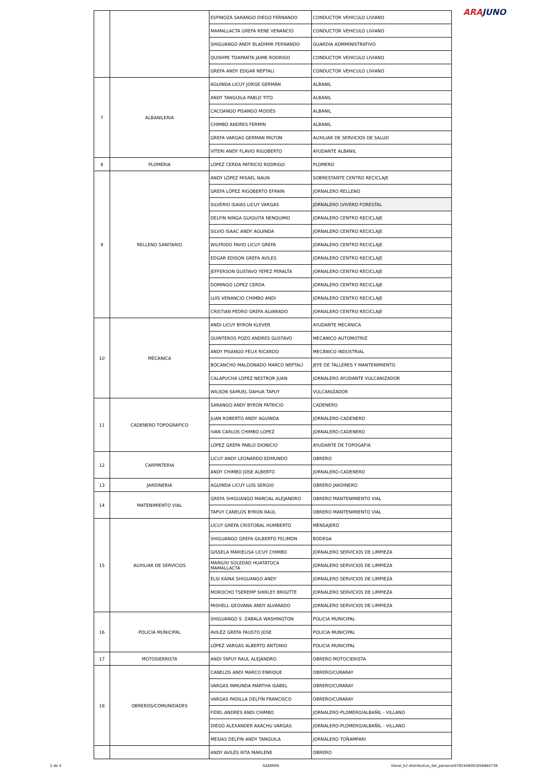ARAJUNO
| | | ESPINOZA SARANGO DIEGO FERNANDO | CONDUCTOR VEHICULO LIVIANO |
| | | MAMALLACTA GREFA RENE VENANCIO | CONDUCTOR VEHICULO LIVIANO |
| | | SHIGUANGO ANDY BLADIMIR FERNANDO | GUARDIA ADMMINISTRATIVO |
| | | QUISHPE TOAPANTA JAIME RODRIGO | CONDUCTOR VEHICULO LIVIANO |
| | | GREFA ANDY EDGAR NEPTALI | CONDUCTOR VEHICULO LIVIANO |
| 7 | ALBANILERIA | AGUINDA LICUY JORGE GERMÁN | ALBANIL |
| | | ANDY TANGUILA PABLO TITO | ALBANIL |
| | | CACOANGO PISANGO MOISÉS | ALBANIL |
| | | CHIMBO ANDRES FERMIN | ALBANIL |
| | | GREFA VARGAS GERMAN MILTON | AUXILIAR DE SERVICIOS DE SALUD |
| | | VITERI ANDY FLAVIO RIGOBERTO | AYUDANTE ALBANIL |
| 8 | PLOMERIA | LÓPEZ CERDA PATRICIO RODRIGO | PLOMERO |
| 9 | RELLENO SANITARIO | ANDY LÓPEZ MISAEL NAUN | SOBRESTANTE CENTRO RECICLAJE |
| | | GREFA LÓPEZ RIGOBERTO EFRAIN | JORNALERO RELLENO |
| | | SILVERIO ISAIAS LICUY VARGAS | JORNALERO (VIVERO FORESTAL |
| | | DELFIN NINGA GUIQUITA NENQUIMO | JORNALERO CENTRO RECICLAJE |
| | | SILVIO ISAAC ANDY AGUINDA | JORNALERO CENTRO RECICLAJE |
| | | WILFRIDO FAVIO LICUY GREFA | JORNALERO CENTRO RECICLAJE |
| | | EDGAR EDISON GREFA AVILES | JORNALERO CENTRO RECICLAJE |
| | | JEFFERSON GUSTAVO YEPEZ PERALTA | JORNALERO CENTRO RECICLAJE |
| | | DOMINGO LOPEZ CERDA | JORNALERO CENTRO RECICLAJE |
| | | LUIS VENANCIO CHIMBO ANDI | JORNALERO CENTRO RECICLAJE |
| | | CRISTIAN PEDRO GREFA ALVARADO | JORNALERO CENTRO RECICLAJE |
| 10 | MECANICA | ANDI LICUY BYRON KLEVER | AYUDANTE MECÁNICA |
| | | QUINTEROS POZO ANDRES GUSTAVO | MECANICO AUTOMOTRIZ |
| | | ANDY PISANGO FÉLIX RICARDO | MECÁNICO INDUSTRIAL |
| | | BOCANCHO MALDONADO MARCO NEPTALÍ | JEFE DE TALLERES Y MANTENIMIENTO |
| | | CALAPUCHA LOPEZ NESTROR JUAN | JORNALERO AYUDANTE VULCANIZADOR |
| | | WILSON SAMUEL DAHUA TAPUY | VULCANIZADOR |
| 11 | CADENERO TOPOGRAFICO | SARANGO ANDY BYRON PATRICIO | CADENERO |
| | | JUAN ROBERTO ANDY AGUINDA | JORNALERO-CADENERO |
| | | IVAN CARLOS CHIMBO LOPEZ | JORNALERO-CADENERO |
| | | LÓPEZ GREFA PABLO DIONICIO | AYUDANTE DE TOPOGAFIA |
| 12 | CARPINTERIA | LICUY ANDY LEONARDO EDMUNDO | OBRERO |
| | | ANDY CHIMBO JOSE ALBERTO | JORNALERO-CADENERO |
| 13 | JARDINERIA | AGUINDA LICUY LUÍS SERGIO | OBRERO JARDINERO |
| 14 | MATENIMIENTO VIAL | GREFA SHIGUANGO MARCIAL ALEJANDRO | OBRERO MANTENIMIENTO VIAL |
| | | TAPUY CANELOS BYRON RAÚL | OBRERO MANTENIMIENTO VIAL |
| 15 | AUXILIAR DE SERVICIOS | LICUY GREFA CRISTOBAL HUMBERTO | MENSAJERO |
| | | SHIGUANGO GREFA GILBERTO FELIMON | BODEGA |
| | | GISSELA MARIELISA LICUY CHIMBO | JORNALERO SERVICIOS DE LIMPIEZA |
| | | MARIUXI SOLEDAD HUATATOCA MAMALLACTA | JORNALERO SERVICIOS DE LIMPIEZA |
| | | ELSI KAINA SHIGUANGO ANDY | JORNALERO SERVICIOS DE LIMPIEZA |
| | | MOROCHO TSEREMP SHIRLEY BRIGITTE | JORNALERO SERVICIOS DE LIMPIEZA |
| | | MISHELL GEOVANA ANDY ALVARADO | JORNALERO SERVICIOS DE LIMPIEZA |
| 16 | POLICIA MUNICIPAL | SHIGUANGO S. ZABALA WASHINGTON | POLICIA MUNICIPAL |
| | | AVILÉZ GREFA FAUSTO JOSE | POLICIA MUNICIPAL |
| | | LÓPEZ VARGAS ALBERTO ANTONIO | POLICIA MUNICIPAL |
| 17 | MOTOSIERRISTA | ANDI TAPUY RAUL ALEJANDRO | OBRERO MOTOCIERISTA |
| 18 | OBREROS/COMUNIDADES | CANELOS ANDI MARCO ENRIQUE | OBRERO/CURARAY |
| | | VARGAS INMUNDA MARTHA ISABEL | OBRERO/CURARAY |
| | | VARGAS PADILLA DELFÍN FRANCISCO | OBRERO/CURARAY |
| | | FIDEL ANDRES ANDI CHIMBO | JORNALERO-PLOMERO/ALBAÑIL - VILLANO |
| | | DIEGO ALEXANDER AKACHU VARGAS | JORNALERO-PLOMERO/ALBAÑIL - VILLANO |
| | | MESIAS DELFIN ANDY TANGUILA | JORNALERO TOÑAMPARI |
| | | ANDY AVILÉS RITA MARLENE | OBRERO |
2 de 4 GADMIPA literal_b2-distributivo_del_personal0762446001656684738